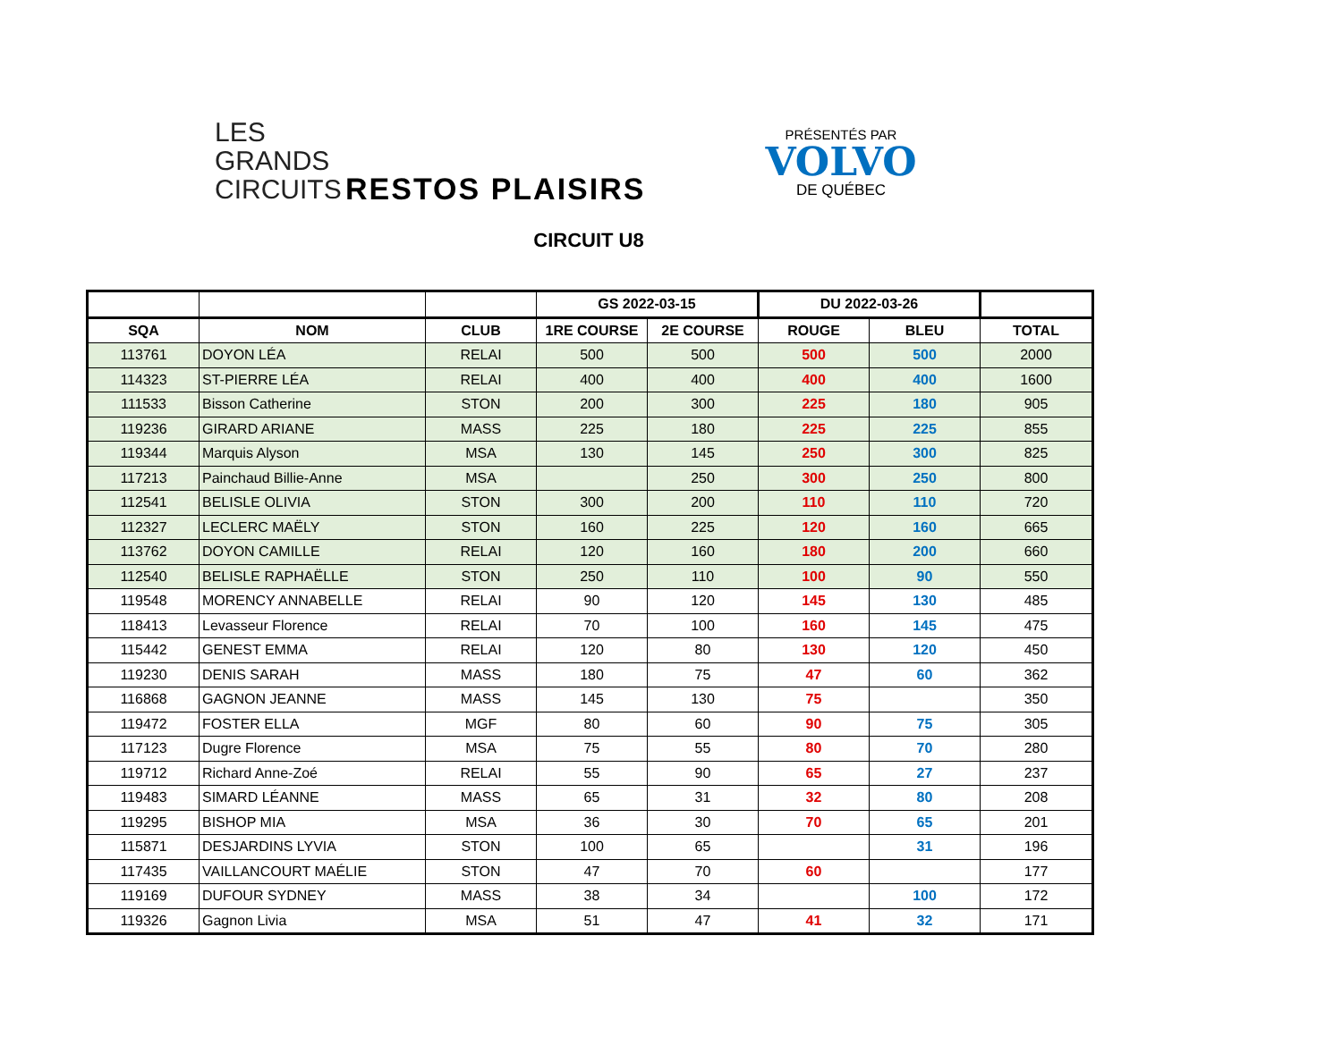LES
GRANDS
CIRCUITS
RESTOS PLAISIRS
PRÉSENTÉS PAR
VOLVO
DE QUÉBEC
CIRCUIT U8
| | | | GS 2022-03-15 | | DU 2022-03-26 | | |
| --- | --- | --- | --- | --- | --- | --- | --- |
| SQA | NOM | CLUB | 1RE COURSE | 2E COURSE | ROUGE | BLEU | TOTAL |
| 113761 | DOYON LÉA | RELAI | 500 | 500 | 500 | 500 | 2000 |
| 114323 | ST-PIERRE LÉA | RELAI | 400 | 400 | 400 | 400 | 1600 |
| 111533 | Bisson Catherine | STON | 200 | 300 | 225 | 180 | 905 |
| 119236 | GIRARD ARIANE | MASS | 225 | 180 | 225 | 225 | 855 |
| 119344 | Marquis Alyson | MSA | 130 | 145 | 250 | 300 | 825 |
| 117213 | Painchaud Billie-Anne | MSA | | 250 | 300 | 250 | 800 |
| 112541 | BELISLE OLIVIA | STON | 300 | 200 | 110 | 110 | 720 |
| 112327 | LECLERC MAËLY | STON | 160 | 225 | 120 | 160 | 665 |
| 113762 | DOYON CAMILLE | RELAI | 120 | 160 | 180 | 200 | 660 |
| 112540 | BELISLE RAPHAËLLE | STON | 250 | 110 | 100 | 90 | 550 |
| 119548 | MORENCY ANNABELLE | RELAI | 90 | 120 | 145 | 130 | 485 |
| 118413 | Levasseur Florence | RELAI | 70 | 100 | 160 | 145 | 475 |
| 115442 | GENEST EMMA | RELAI | 120 | 80 | 130 | 120 | 450 |
| 119230 | DENIS SARAH | MASS | 180 | 75 | 47 | 60 | 362 |
| 116868 | GAGNON JEANNE | MASS | 145 | 130 | 75 | | 350 |
| 119472 | FOSTER ELLA | MGF | 80 | 60 | 90 | 75 | 305 |
| 117123 | Dugre Florence | MSA | 75 | 55 | 80 | 70 | 280 |
| 119712 | Richard Anne-Zoé | RELAI | 55 | 90 | 65 | 27 | 237 |
| 119483 | SIMARD LÉANNE | MASS | 65 | 31 | 32 | 80 | 208 |
| 119295 | BISHOP MIA | MSA | 36 | 30 | 70 | 65 | 201 |
| 115871 | DESJARDINS LYVIA | STON | 100 | 65 | | 31 | 196 |
| 117435 | VAILLANCOURT MAÉLIE | STON | 47 | 70 | 60 | | 177 |
| 119169 | DUFOUR SYDNEY | MASS | 38 | 34 | | 100 | 172 |
| 119326 | Gagnon Livia | MSA | 51 | 47 | 41 | 32 | 171 |